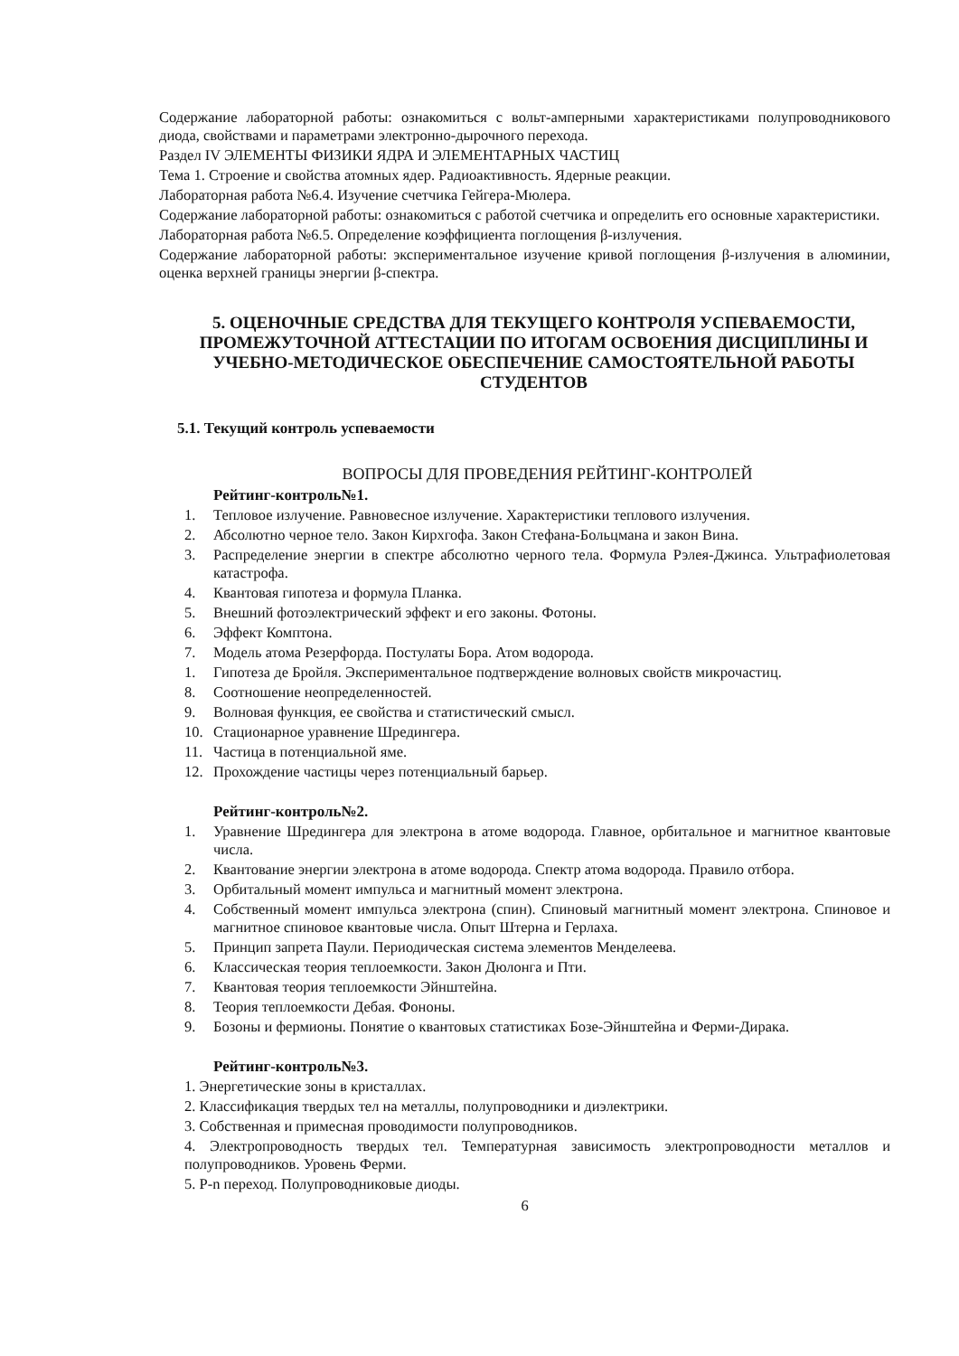Содержание лабораторной работы: ознакомиться с вольт-амперными характеристиками полупроводникового диода, свойствами и параметрами электронно-дырочного перехода.
Раздел IV ЭЛЕМЕНТЫ ФИЗИКИ ЯДРА И ЭЛЕМЕНТАРНЫХ ЧАСТИЦ
Тема 1. Строение и свойства атомных ядер. Радиоактивность. Ядерные реакции.
Лабораторная работа №6.4. Изучение счетчика Гейгера-Мюлера.
Содержание лабораторной работы: ознакомиться с работой счетчика и определить его основные характеристики.
Лабораторная работа №6.5. Определение коэффициента поглощения β-излучения.
Содержание лабораторной работы: экспериментальное изучение кривой поглощения β-излучения в алюминии, оценка верхней границы энергии β-спектра.
5. ОЦЕНОЧНЫЕ СРЕДСТВА ДЛЯ ТЕКУЩЕГО КОНТРОЛЯ УСПЕВАЕМОСТИ, ПРОМЕЖУТОЧНОЙ АТТЕСТАЦИИ ПО ИТОГАМ ОСВОЕНИЯ ДИСЦИПЛИНЫ И УЧЕБНО-МЕТОДИЧЕСКОЕ ОБЕСПЕЧЕНИЕ САМОСТОЯТЕЛЬНОЙ РАБОТЫ СТУДЕНТОВ
5.1. Текущий контроль успеваемости
ВОПРОСЫ ДЛЯ ПРОВЕДЕНИЯ РЕЙТИНГ-КОНТРОЛЕЙ
Рейтинг-контроль№1.
1. Тепловое излучение. Равновесное излучение. Характеристики теплового излучения.
2. Абсолютно черное тело. Закон Кирхгофа. Закон Стефана-Больцмана и закон Вина.
3. Распределение энергии в спектре абсолютно черного тела. Формула Рэлея-Джинса. Ультрафиолетовая катастрофа.
4. Квантовая гипотеза и формула Планка.
5. Внешний фотоэлектрический эффект и его законы. Фотоны.
6. Эффект Комптона.
7. Модель атома Резерфорда. Постулаты Бора. Атом водорода.
1. Гипотеза де Бройля. Экспериментальное подтверждение волновых свойств микрочастиц.
8. Соотношение неопределенностей.
9. Волновая функция, ее свойства и статистический смысл.
10. Стационарное уравнение Шредингера.
11. Частица в потенциальной яме.
12. Прохождение частицы через потенциальный барьер.
Рейтинг-контроль№2.
1. Уравнение Шредингера для электрона в атоме водорода. Главное, орбитальное и магнитное квантовые числа.
2. Квантование энергии электрона в атоме водорода. Спектр атома водорода. Правило отбора.
3. Орбитальный момент импульса и магнитный момент электрона.
4. Собственный момент импульса электрона (спин). Спиновый магнитный момент электрона. Спиновое и магнитное спиновое квантовые числа. Опыт Штерна и Герлаха.
5. Принцип запрета Паули. Периодическая система элементов Менделеева.
6. Классическая теория теплоемкости. Закон Дюлонга и Пти.
7. Квантовая теория теплоемкости Эйнштейна.
8. Теория теплоемкости Дебая. Фононы.
9. Бозоны и фермионы. Понятие о квантовых статистиках Бозе-Эйнштейна и Ферми-Дирака.
Рейтинг-контроль№3.
1. Энергетические зоны в кристаллах.
2. Классификация твердых тел на металлы, полупроводники и диэлектрики.
3. Собственная и примесная проводимости полупроводников.
4. Электропроводность твердых тел. Температурная зависимость электропроводности металлов и полупроводников. Уровень Ферми.
5. P-n переход. Полупроводниковые диоды.
6